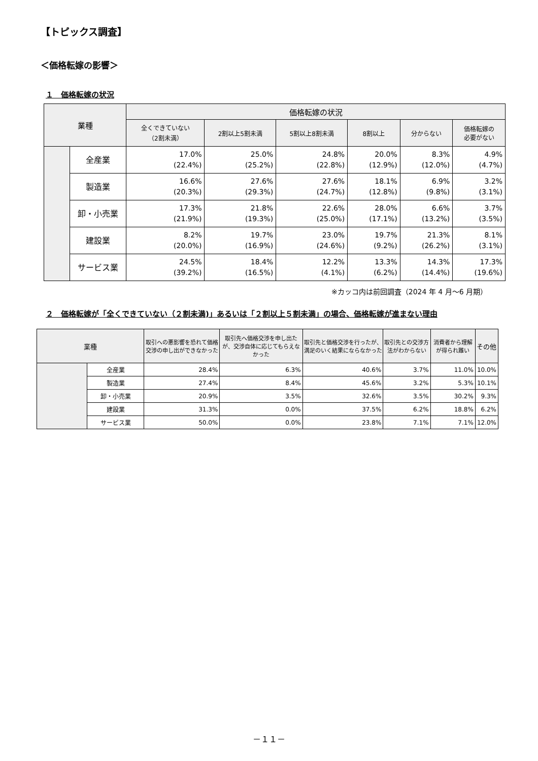【トピックス調査】
＜価格転嫁の影響＞
１　価格転嫁の状況
| 業種 | | 価格転嫁の状況 | | | | | |
| --- | --- | --- | --- | --- | --- | --- | --- |
| | | 全くできていない （2割未満） | 2割以上5割未満 | 5割以上8割未満 | 8割以上 | 分からない | 価格転嫁の 必要がない |
| | 全産業 | 17.0% (22.4%) | 25.0% (25.2%) | 24.8% (22.8%) | 20.0% (12.9%) | 8.3% (12.0%) | 4.9% (4.7%) |
| | 製造業 | 16.6% (20.3%) | 27.6% (29.3%) | 27.6% (24.7%) | 18.1% (12.8%) | 6.9% (9.8%) | 3.2% (3.1%) |
| | 卸・小売業 | 17.3% (21.9%) | 21.8% (19.3%) | 22.6% (25.0%) | 28.0% (17.1%) | 6.6% (13.2%) | 3.7% (3.5%) |
| | 建設業 | 8.2% (20.0%) | 19.7% (16.9%) | 23.0% (24.6%) | 19.7% (9.2%) | 21.3% (26.2%) | 8.1% (3.1%) |
| | サービス業 | 24.5% (39.2%) | 18.4% (16.5%) | 12.2% (4.1%) | 13.3% (6.2%) | 14.3% (14.4%) | 17.3% (19.6%) |
※カッコ内は前回調査（2024 年 4 月～6 月期）
２　価格転嫁が「全くできていない（２割未満)」あるいは「２割以上５割未満」の場合、価格転嫁が進まない理由
| 業種 | | 取引への悪影響を恐れて価格交渉の申し出ができなかった | 取引先へ価格交渉を申し出たが、交渉自体に応じてもらえなかった | 取引先と価格交渉を行ったが、満足のいく結果にならなかった | 取引先との交渉方法がわからない | 消費者から理解が得られ難い | その他 |
| --- | --- | --- | --- | --- | --- | --- | --- |
| | 全産業 | 28.4% | 6.3% | 40.6% | 3.7% | 11.0% | 10.0% |
| | 製造業 | 27.4% | 8.4% | 45.6% | 3.2% | 5.3% | 10.1% |
| | 卸・小売業 | 20.9% | 3.5% | 32.6% | 3.5% | 30.2% | 9.3% |
| | 建設業 | 31.3% | 0.0% | 37.5% | 6.2% | 18.8% | 6.2% |
| | サービス業 | 50.0% | 0.0% | 23.8% | 7.1% | 7.1% | 12.0% |
－１１－